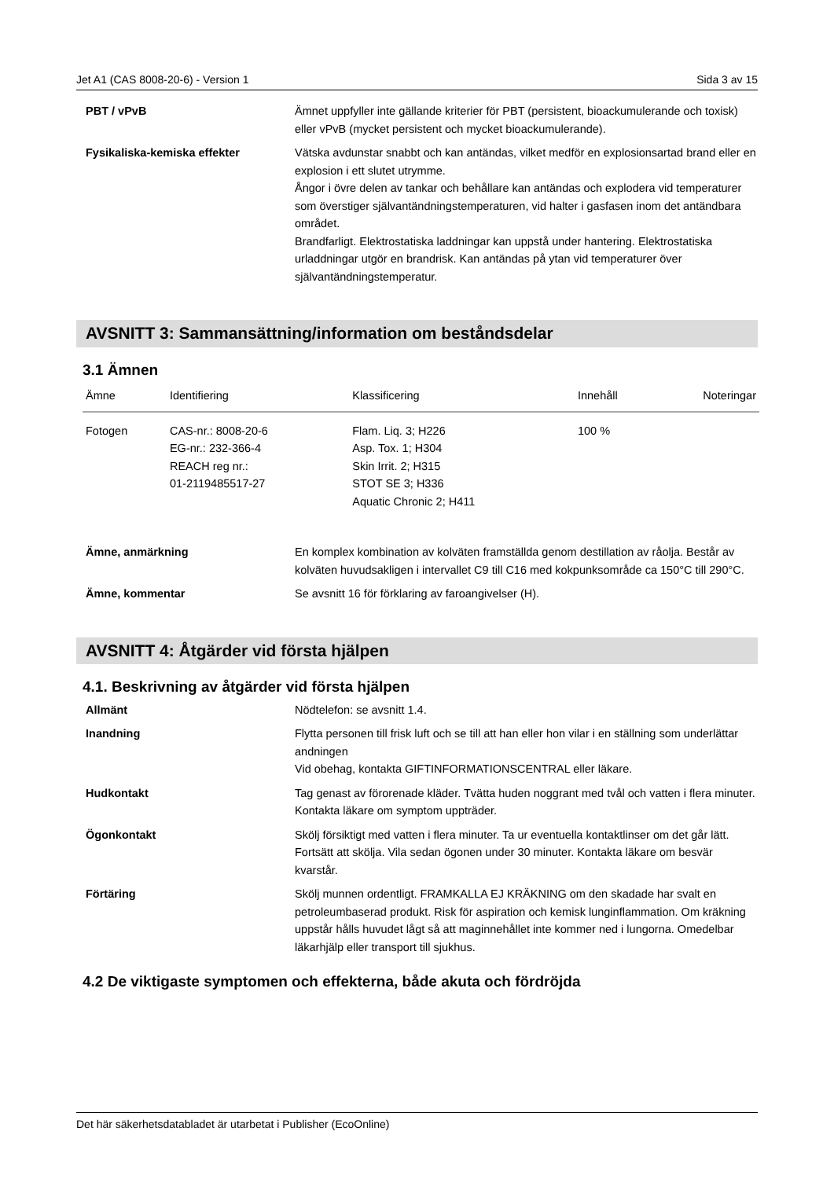Jet A1 (CAS 8008-20-6) - Version 1 Sida 3 av 15
PBT / vPvB Ämnet uppfyller inte gällande kriterier för PBT (persistent, bioackumulerande och toxisk) eller vPvB (mycket persistent och mycket bioackumulerande).
Fysikaliska-kemiska effekter Vätska avdunstar snabbt och kan antändas, vilket medför en explosionsartad brand eller en explosion i ett slutet utrymme.
Ångor i övre delen av tankar och behållare kan antändas och explodera vid temperaturer som överstiger självantändningstemperaturen, vid halter i gasfasen inom det antändbara området.
Brandfarligt. Elektrostatiska laddningar kan uppstå under hantering. Elektrostatiska urladdningar utgör en brandrisk. Kan antändas på ytan vid temperaturer över självantändningstemperatur.
AVSNITT 3: Sammansättning/information om beståndsdelar
3.1 Ämnen
| Ämne | Identifiering | Klassificering | Innehåll | Noteringar |
| --- | --- | --- | --- | --- |
| Fotogen | CAS-nr.: 8008-20-6 EG-nr.: 232-366-4 REACH reg nr.: 01-2119485517-27 | Flam. Liq. 3; H226 Asp. Tox. 1; H304 Skin Irrit. 2; H315 STOT SE 3; H336 Aquatic Chronic 2; H411 | 100 % | |
Ämne, anmärkning En komplex kombination av kolväten framställda genom destillation av råolja. Består av kolväten huvudsakligen i intervallet C9 till C16 med kokpunksområde ca 150°C till 290°C.
Ämne, kommentar Se avsnitt 16 för förklaring av faroangivelser (H).
AVSNITT 4: Åtgärder vid första hjälpen
4.1. Beskrivning av åtgärder vid första hjälpen
Allmänt Nödtelefon: se avsnitt 1.4.
Inandning Flytta personen till frisk luft och se till att han eller hon vilar i en ställning som underlättar andningen
Vid obehag, kontakta GIFTINFORMATIONSCENTRAL eller läkare.
Hudkontakt Tag genast av förorenade kläder. Tvätta huden noggrant med tvål och vatten i flera minuter. Kontakta läkare om symptom uppträder.
Ögonkontakt Skölj försiktigt med vatten i flera minuter. Ta ur eventuella kontaktlinser om det går lätt. Fortsätt att skölja. Vila sedan ögonen under 30 minuter. Kontakta läkare om besvär kvarstår.
Förtäring Skölj munnen ordentligt. FRAMKALLA EJ KRÄKNING om den skadade har svalt en petroleumbaserad produkt. Risk för aspiration och kemisk lunginflammation. Om kräkning uppstår hålls huvudet lågt så att maginnehållet inte kommer ned i lungorna. Omedelbar läkarhjälp eller transport till sjukhus.
4.2 De viktigaste symptomen och effekterna, både akuta och fördröjda
Det här säkerhetsdatabladet är utarbetat i Publisher (EcoOnline)